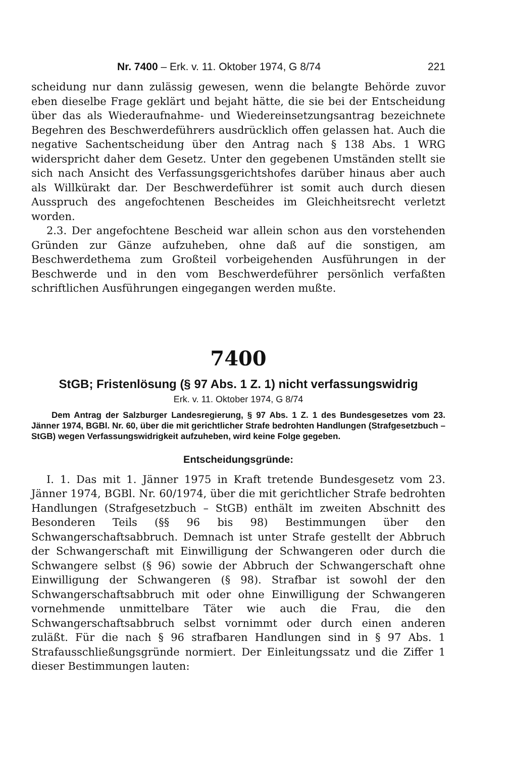Nr. 7400 – Erk. v. 11. Oktober 1974, G 8/74 221
scheidung nur dann zulässig gewesen, wenn die belangte Behörde zuvor eben dieselbe Frage geklärt und bejaht hätte, die sie bei der Entscheidung über das als Wiederaufnahme- und Wiedereinsetzungsantrag bezeichnete Begehren des Beschwerdeführers ausdrücklich offen gelassen hat. Auch die negative Sachentscheidung über den Antrag nach § 138 Abs. 1 WRG widerspricht daher dem Gesetz. Unter den gegebenen Umständen stellt sie sich nach Ansicht des Verfassungsgerichtshofes darüber hinaus aber auch als Willkürakt dar. Der Beschwerdeführer ist somit auch durch diesen Ausspruch des angefochtenen Bescheides im Gleichheitsrecht verletzt worden.
2.3. Der angefochtene Bescheid war allein schon aus den vorstehenden Gründen zur Gänze aufzuheben, ohne daß auf die sonstigen, am Beschwerdethema zum Großteil vorbeigehenden Ausführungen in der Beschwerde und in den vom Beschwerdeführer persönlich verfaßten schriftlichen Ausführungen eingegangen werden mußte.
7400
StGB; Fristenlösung (§ 97 Abs. 1 Z. 1) nicht verfassungswidrig
Erk. v. 11. Oktober 1974, G 8/74
Dem Antrag der Salzburger Landesregierung, § 97 Abs. 1 Z. 1 des Bundesgesetzes vom 23. Jänner 1974, BGBl. Nr. 60, über die mit gerichtlicher Strafe bedrohten Handlungen (Strafgesetzbuch – StGB) wegen Verfassungswidrigkeit aufzuheben, wird keine Folge gegeben.
Entscheidungsgründe:
I. 1. Das mit 1. Jänner 1975 in Kraft tretende Bundesgesetz vom 23. Jänner 1974, BGBl. Nr. 60/1974, über die mit gerichtlicher Strafe bedrohten Handlungen (Strafgesetzbuch – StGB) enthält im zweiten Abschnitt des Besonderen Teils (§§ 96 bis 98) Bestimmungen über den Schwangerschaftsabbruch. Demnach ist unter Strafe gestellt der Abbruch der Schwangerschaft mit Einwilligung der Schwangeren oder durch die Schwangere selbst (§ 96) sowie der Abbruch der Schwangerschaft ohne Einwilligung der Schwangeren (§ 98). Strafbar ist sowohl der den Schwangerschaftsabbruch mit oder ohne Einwilligung der Schwangeren vornehmende unmittelbare Täter wie auch die Frau, die den Schwangerschaftsabbruch selbst vornimmt oder durch einen anderen zuläßt. Für die nach § 96 strafbaren Handlungen sind in § 97 Abs. 1 Strafausschließungsgründe normiert. Der Einleitungssatz und die Ziffer 1 dieser Bestimmungen lauten: